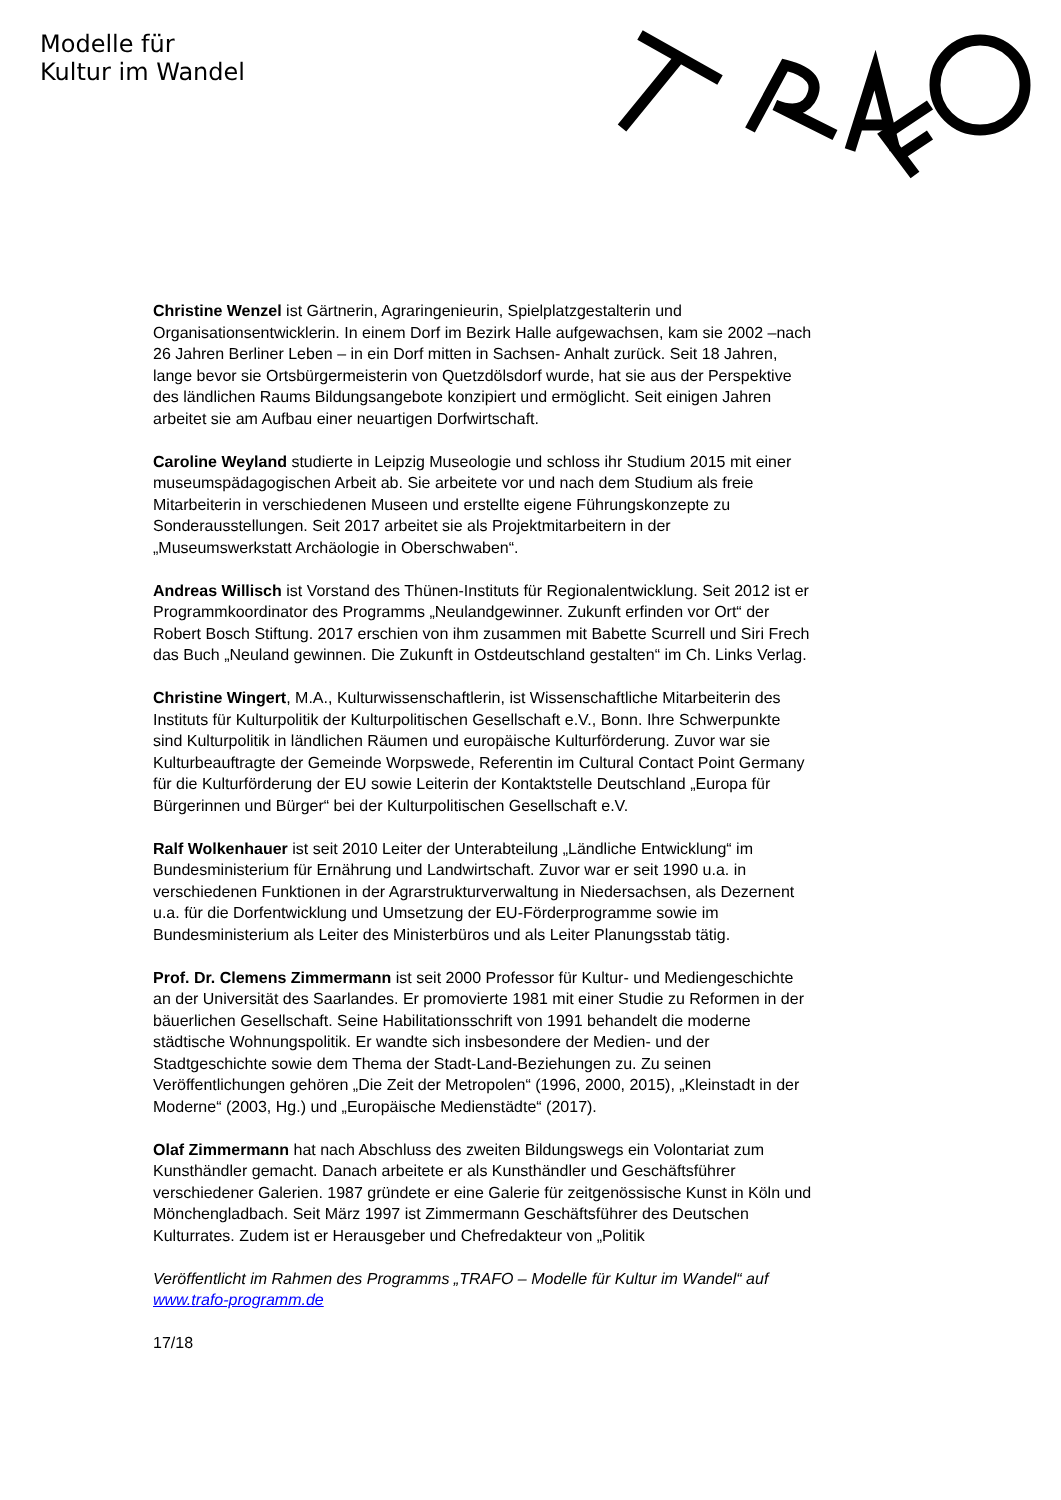Modelle für
Kultur im Wandel
Christine Wenzel ist Gärtnerin, Agraringenieurin, Spielplatzgestalterin und Organisationsentwicklerin. In einem Dorf im Bezirk Halle aufgewachsen, kam sie 2002 –nach 26 Jahren Berliner Leben – in ein Dorf mitten in Sachsen- Anhalt zurück. Seit 18 Jahren, lange bevor sie Ortsbürgermeisterin von Quetzdölsdorf wurde, hat sie aus der Perspektive des ländlichen Raums Bildungsangebote konzipiert und ermöglicht. Seit einigen Jahren arbeitet sie am Aufbau einer neuartigen Dorfwirtschaft.
Caroline Weyland studierte in Leipzig Museologie und schloss ihr Studium 2015 mit einer museumspädagogischen Arbeit ab. Sie arbeitete vor und nach dem Studium als freie Mitarbeiterin in verschiedenen Museen und erstellte eigene Führungskonzepte zu Sonderausstellungen. Seit 2017 arbeitet sie als Projektmitarbeitern in der „Museumswerkstatt Archäologie in Oberschwaben“.
Andreas Willisch ist Vorstand des Thünen-Instituts für Regionalentwicklung. Seit 2012 ist er Programmkoordinator des Programms „Neulandgewinner. Zukunft erfinden vor Ort“ der Robert Bosch Stiftung. 2017 erschien von ihm zusammen mit Babette Scurrell und Siri Frech das Buch „Neuland gewinnen. Die Zukunft in Ostdeutschland gestalten“ im Ch. Links Verlag.
Christine Wingert, M.A., Kulturwissenschaftlerin, ist Wissenschaftliche Mitarbeiterin des Instituts für Kulturpolitik der Kulturpolitischen Gesellschaft e.V., Bonn. Ihre Schwerpunkte sind Kulturpolitik in ländlichen Räumen und europäische Kulturförderung. Zuvor war sie Kulturbeauftragte der Gemeinde Worpswede, Referentin im Cultural Contact Point Germany für die Kulturförderung der EU sowie Leiterin der Kontaktstelle Deutschland „Europa für Bürgerinnen und Bürger“ bei der Kulturpolitischen Gesellschaft e.V.
Ralf Wolkenhauer ist seit 2010 Leiter der Unterabteilung „Ländliche Entwicklung“ im Bundesministerium für Ernährung und Landwirtschaft. Zuvor war er seit 1990 u.a. in verschiedenen Funktionen in der Agrarstrukturverwaltung in Niedersachsen, als Dezernent u.a. für die Dorfentwicklung und Umsetzung der EU-Förderprogramme sowie im Bundesministerium als Leiter des Ministerbüros und als Leiter Planungsstab tätig.
Prof. Dr. Clemens Zimmermann ist seit 2000 Professor für Kultur- und Mediengeschichte an der Universität des Saarlandes. Er promovierte 1981 mit einer Studie zu Reformen in der bäuerlichen Gesellschaft. Seine Habilitationsschrift von 1991 behandelt die moderne städtische Wohnungspolitik. Er wandte sich insbesondere der Medien- und der Stadtgeschichte sowie dem Thema der Stadt-Land-Beziehungen zu. Zu seinen Veröffentlichungen gehören „Die Zeit der Metropolen“ (1996, 2000, 2015), „Kleinstadt in der Moderne“ (2003, Hg.) und „Europäische Medienstädte“ (2017).
Olaf Zimmermann hat nach Abschluss des zweiten Bildungswegs ein Volontariat zum Kunsthändler gemacht. Danach arbeitete er als Kunsthändler und Geschäftsführer verschiedener Galerien. 1987 gründete er eine Galerie für zeitgenössische Kunst in Köln und Mönchengladbach. Seit März 1997 ist Zimmermann Geschäftsführer des Deutschen Kulturrates. Zudem ist er Herausgeber und Chefredakteur von „Politik
Veröffentlicht im Rahmen des Programms „TRAFO – Modelle für Kultur im Wandel“ auf www.trafo-programm.de
17/18